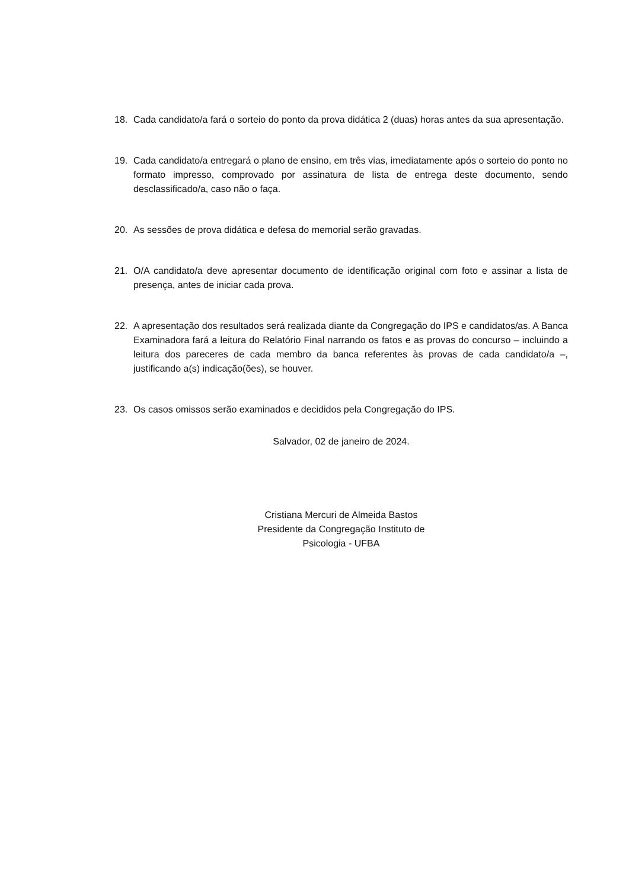18. Cada candidato/a fará o sorteio do ponto da prova didática 2 (duas) horas antes da sua apresentação.
19. Cada candidato/a entregará o plano de ensino, em três vias, imediatamente após o sorteio do ponto no formato impresso, comprovado por assinatura de lista de entrega deste documento, sendo desclassificado/a, caso não o faça.
20. As sessões de prova didática e defesa do memorial serão gravadas.
21. O/A candidato/a deve apresentar documento de identificação original com foto e assinar a lista de presença, antes de iniciar cada prova.
22. A apresentação dos resultados será realizada diante da Congregação do IPS e candidatos/as. A Banca Examinadora fará a leitura do Relatório Final narrando os fatos e as provas do concurso – incluindo a leitura dos pareceres de cada membro da banca referentes às provas de cada candidato/a –, justificando a(s) indicação(ões), se houver.
23. Os casos omissos serão examinados e decididos pela Congregação do IPS.
Salvador, 02 de janeiro de 2024.
Cristiana Mercuri de Almeida Bastos
Presidente da Congregação Instituto de
Psicologia - UFBA